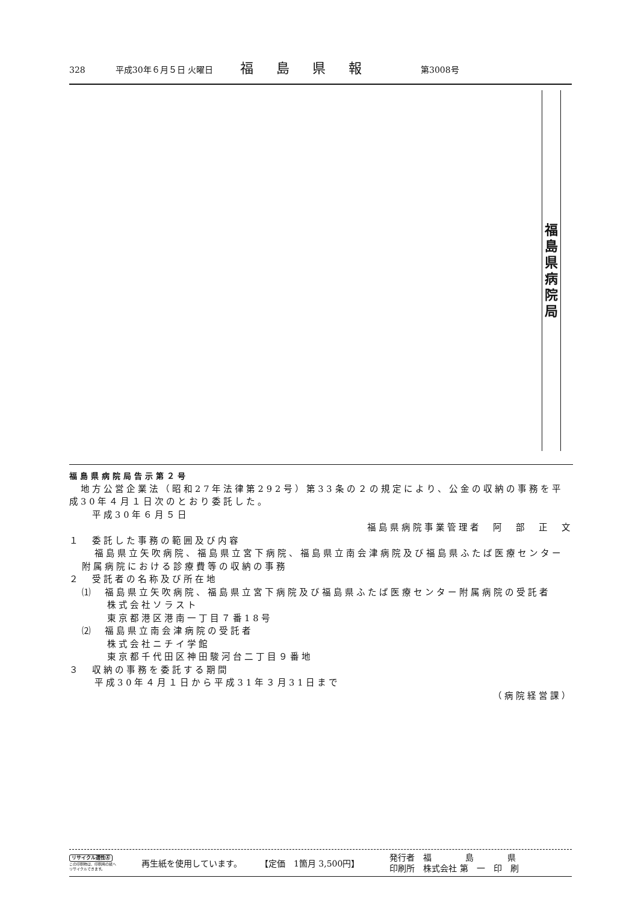328 平成30年６月５日 火曜日 福島県報 第3008号
福島県病院局
福島県病院局告示第２号
　地方公営企業法（昭和27年法律第292号）第33条の２の規定により、公金の収納の事務を平成30年４月１日次のとおり委託した。
　　平成30年６月５日
福島県病院事業管理者　阿　部　正　文　
１　委託した事務の範囲及び内容
福島県立矢吹病院、福島県立宮下病院、福島県立南会津病院及び福島県ふたば医療センター附属病院における診療費等の収納の事務
２　受託者の名称及び所在地
⑴　福島県立矢吹病院、福島県立宮下病院及び福島県ふたば医療センター附属病院の受託者
株式会社ソラスト
東京都港区港南一丁目７番18号
⑵　福島県立南会津病院の受託者
株式会社ニチイ学館
東京都千代田区神田駿河台二丁目９番地
３　収納の事務を委託する期間
平成30年４月１日から平成31年３月31日まで
（病院経営課）
リサイクル適性Ⓐ
この印刷物は、印刷用の紙へ
リサイクルできます。
再生紙を使用しています。 【定価　1箇月 3,500円】 発行者　福　　　　島　　　　県
印刷所　株式会社 第　一　印　刷